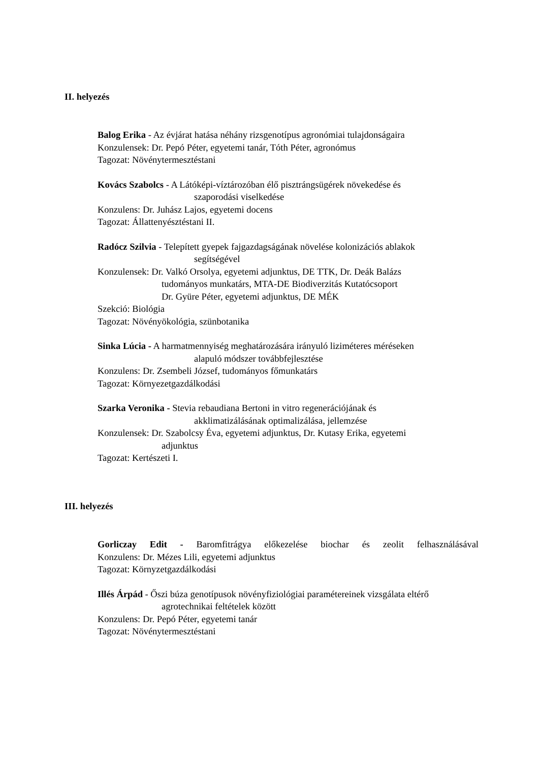II. helyezés
Balog Erika - Az évjárat hatása néhány rizsgenotípus agronómiai tulajdonságaira
Konzulensek: Dr. Pepó Péter, egyetemi tanár, Tóth Péter, agronómus
Tagozat: Növénytermesztéstani
Kovács Szabolcs - A Látóképi-víztározóban élő pisztrángsügérek növekedése és
szaporodási viselkedése
Konzulens: Dr. Juhász Lajos, egyetemi docens
Tagozat: Állattenyésztéstani II.
Radócz Szilvia - Telepített gyepek fajgazdagságának növelése kolonizációs ablakok
segítségével
Konzulensek: Dr. Valkó Orsolya, egyetemi adjunktus, DE TTK, Dr. Deák Balázs
tudományos munkatárs, MTA-DE Biodiverzitás Kutatócsoport
Dr. Gyüre Péter, egyetemi adjunktus, DE MÉK
Szekció: Biológia
Tagozat: Növényökológia, szünbotanika
Sinka Lúcia - A harmatmennyiség meghatározására irányuló liziméteres méréseken
alapuló módszer továbbfejlesztése
Konzulens: Dr. Zsembeli József, tudományos főmunkatárs
Tagozat: Környezetgazdálkodási
Szarka Veronika - Stevia rebaudiana Bertoni in vitro regenerációjának és
akklimatizálásának optimalizálása, jellemzése
Konzulensek: Dr. Szabolcsy Éva, egyetemi adjunktus, Dr. Kutasy Erika, egyetemi
adjunktus
Tagozat: Kertészeti I.
III. helyezés
Gorliczay Edit - Baromfitrágya előkezelése biochar és zeolit felhasználásával
Konzulens: Dr. Mézes Lili, egyetemi adjunktus
Tagozat: Környzetgazdálkodási
Illés Árpád - Őszi búza genotípusok növényfiziológiai paramétereinek vizsgálata eltérő
agrotechnikai feltételek között
Konzulens: Dr. Pepó Péter, egyetemi tanár
Tagozat: Növénytermesztéstani